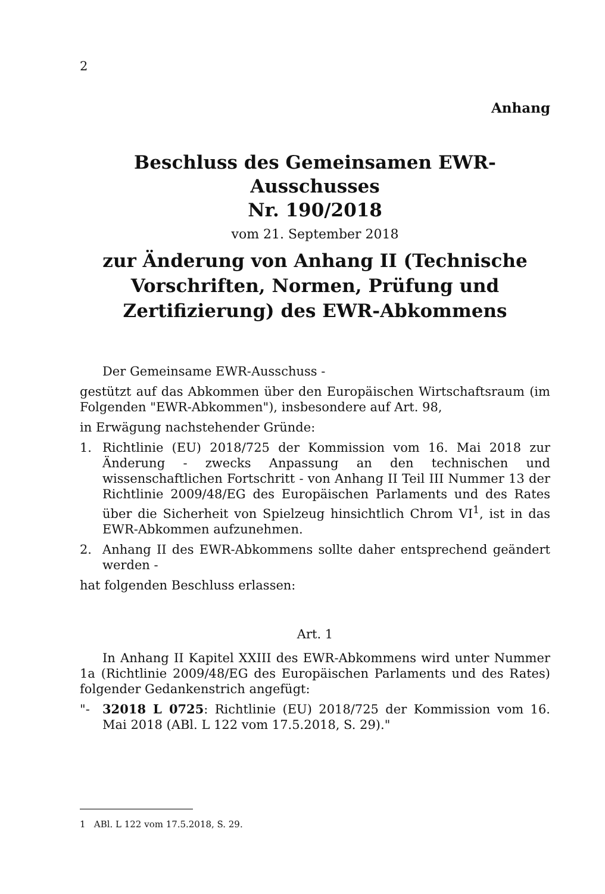2
Anhang
Beschluss des Gemeinsamen EWR-Ausschusses
Nr. 190/2018
vom 21. September 2018
zur Änderung von Anhang II (Technische Vorschriften, Normen, Prüfung und Zertifizierung) des EWR-Abkommens
Der Gemeinsame EWR-Ausschuss -
gestützt auf das Abkommen über den Europäischen Wirtschaftsraum (im Folgenden "EWR-Abkommen"), insbesondere auf Art. 98,
in Erwägung nachstehender Gründe:
1. Richtlinie (EU) 2018/725 der Kommission vom 16. Mai 2018 zur Änderung - zwecks Anpassung an den technischen und wissenschaftlichen Fortschritt - von Anhang II Teil III Nummer 13 der Richtlinie 2009/48/EG des Europäischen Parlaments und des Rates über die Sicherheit von Spielzeug hinsichtlich Chrom VI<sup>1</sup>, ist in das EWR-Abkommen aufzunehmen.
2. Anhang II des EWR-Abkommens sollte daher entsprechend geändert werden -
hat folgenden Beschluss erlassen:
Art. 1
In Anhang II Kapitel XXIII des EWR-Abkommens wird unter Nummer 1a (Richtlinie 2009/48/EG des Europäischen Parlaments und des Rates) folgender Gedankenstrich angefügt:
"- 32018 L 0725: Richtlinie (EU) 2018/725 der Kommission vom 16. Mai 2018 (ABl. L 122 vom 17.5.2018, S. 29)."
1 ABl. L 122 vom 17.5.2018, S. 29.